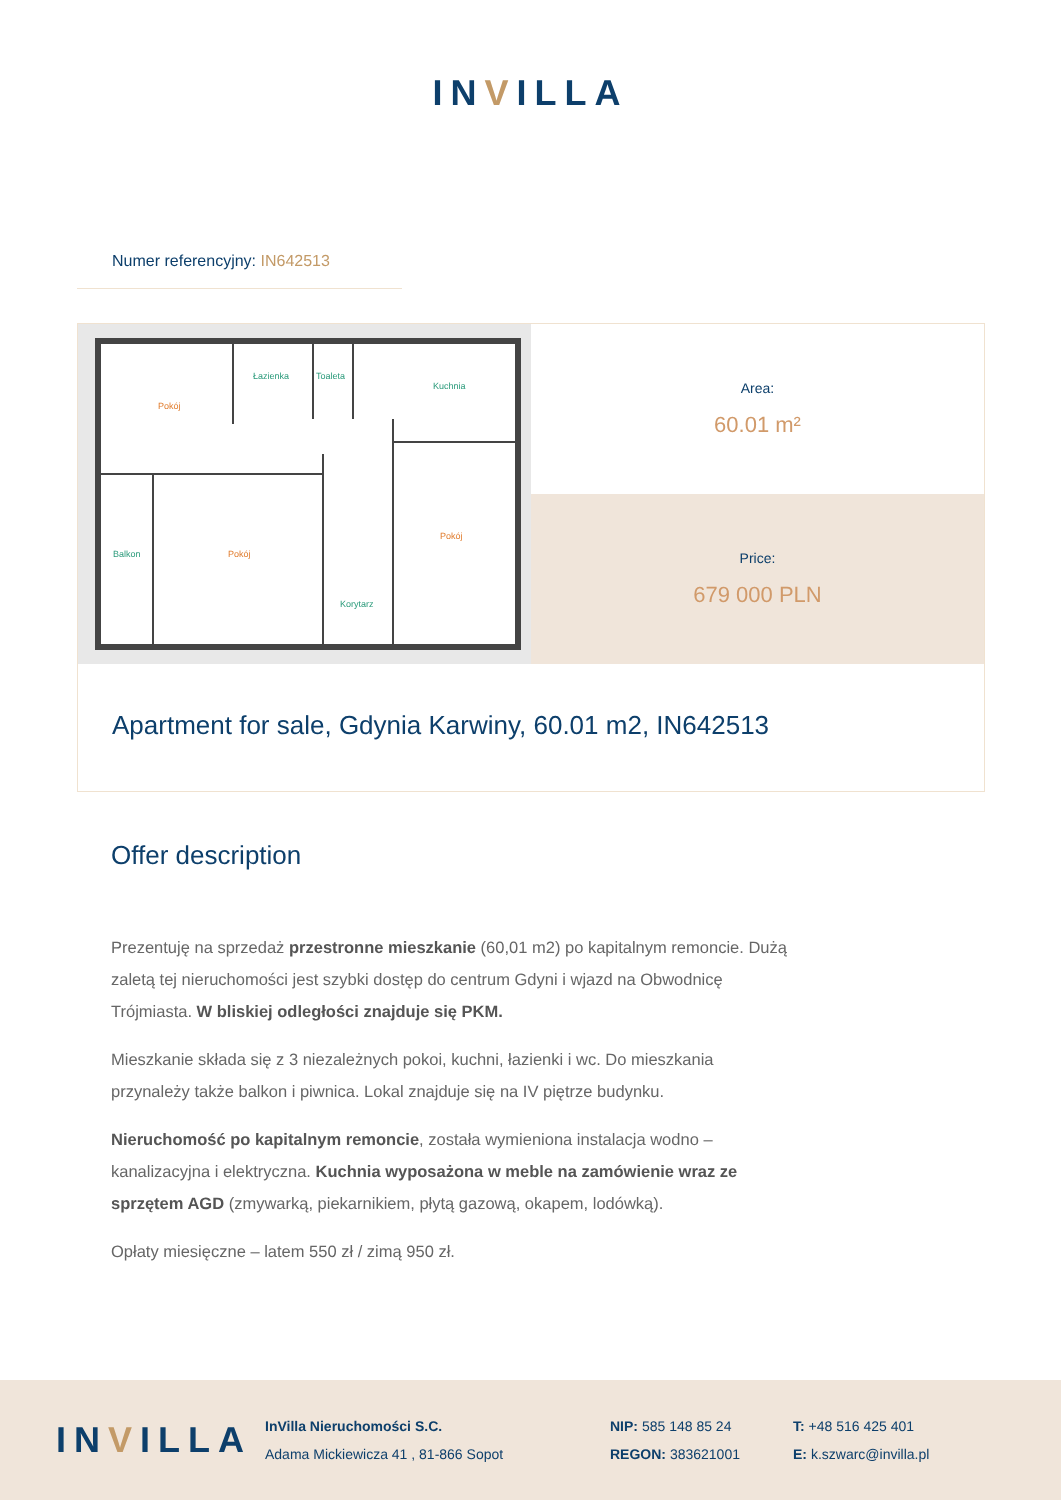INVILLA
Numer referencyjny: IN642513
Pokój
Łazienka
Toaleta
Kuchnia
Balkon
Pokój
Pokój
Korytarz
Area:
60.01 m²
Price:
679 000 PLN
Apartment for sale, Gdynia Karwiny, 60.01 m2, IN642513
Offer description
Prezentuję na sprzedaż przestronne mieszkanie (60,01 m2) po kapitalnym remoncie. Dużą zaletą tej nieruchomości jest szybki dostęp do centrum Gdyni i wjazd na Obwodnicę Trójmiasta. W bliskiej odległości znajduje się PKM.
Mieszkanie składa się z 3 niezależnych pokoi, kuchni, łazienki i wc. Do mieszkania przynależy także balkon i piwnica. Lokal znajduje się na IV piętrze budynku.
Nieruchomość po kapitalnym remoncie, została wymieniona instalacja wodno – kanalizacyjna i elektryczna. Kuchnia wyposażona w meble na zamówienie wraz ze sprzętem AGD (zmywarką, piekarnikiem, płytą gazową, okapem, lodówką).
Opłaty miesięczne – latem 550 zł / zimą 950 zł.
INVILLA
InVilla Nieruchomości S.C.
Adama Mickiewicza 41 , 81-866 Sopot
NIP: 585 148 85 24
REGON: 383621001
T: +48 516 425 401
E: k.szwarc@invilla.pl